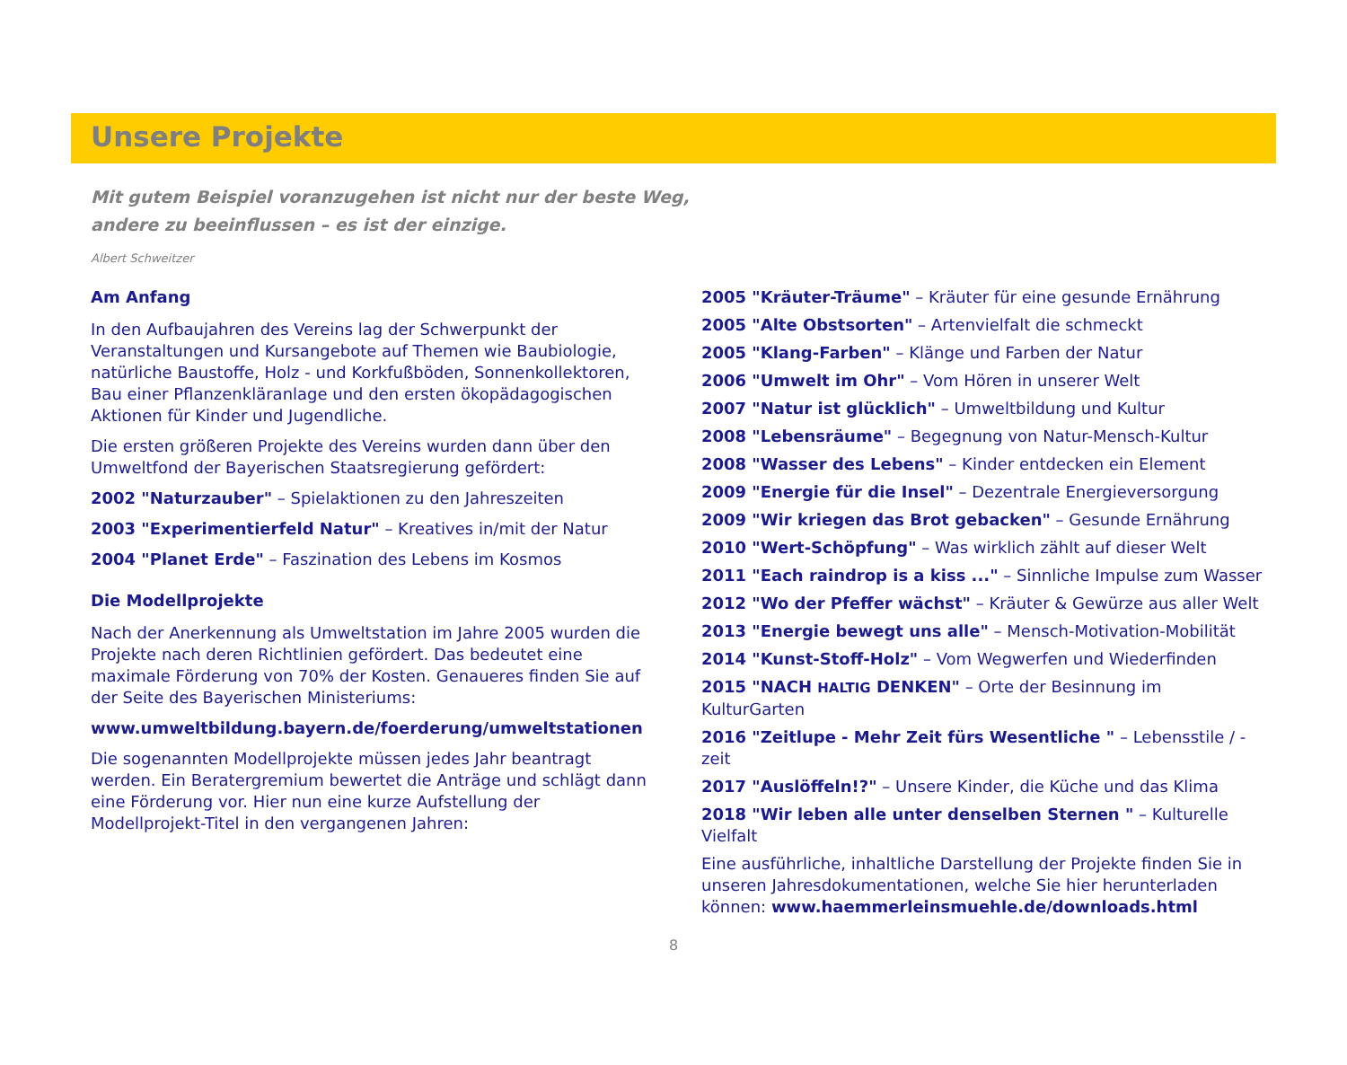Unsere Projekte
Mit gutem Beispiel voranzugehen ist nicht nur der beste Weg,
andere zu beeinflussen – es ist der einzige.
Albert Schweitzer
Am Anfang
In den Aufbaujahren des Vereins lag der Schwerpunkt der Veranstaltungen und Kursangebote auf Themen wie Baubiologie, natürliche Baustoffe, Holz - und Korkfußböden, Sonnenkollektoren, Bau einer Pflanzenkläranlage und den ersten ökopädagogischen Aktionen für Kinder und Jugendliche.
Die ersten größeren Projekte des Vereins wurden dann über den Umweltfond der Bayerischen Staatsregierung gefördert:
2002 "Naturzauber" – Spielaktionen zu den Jahreszeiten
2003 "Experimentierfeld Natur" – Kreatives in/mit der Natur
2004 "Planet Erde" – Faszination des Lebens im Kosmos
Die Modellprojekte
Nach der Anerkennung als Umweltstation im Jahre 2005 wurden die Projekte nach deren Richtlinien gefördert. Das bedeutet eine maximale Förderung von 70% der Kosten. Genaueres finden Sie auf der Seite des Bayerischen Ministeriums:
www.umweltbildung.bayern.de/foerderung/umweltstationen
Die sogenannten Modellprojekte müssen jedes Jahr beantragt werden. Ein Beratergremium bewertet die Anträge und schlägt dann eine Förderung vor. Hier nun eine kurze Aufstellung der Modellprojekt-Titel in den vergangenen Jahren:
2005 "Kräuter-Träume" – Kräuter für eine gesunde Ernährung
2005 "Alte Obstsorten" – Artenvielfalt die schmeckt
2005 "Klang-Farben" – Klänge und Farben der Natur
2006 "Umwelt im Ohr" – Vom Hören in unserer Welt
2007 "Natur ist glücklich" – Umweltbildung und Kultur
2008 "Lebensräume" – Begegnung von Natur-Mensch-Kultur
2008 "Wasser des Lebens" – Kinder entdecken ein Element
2009 "Energie für die Insel" – Dezentrale Energieversorgung
2009 "Wir kriegen das Brot gebacken" – Gesunde Ernährung
2010 "Wert-Schöpfung" – Was wirklich zählt auf dieser Welt
2011 "Each raindrop is a kiss ..." – Sinnliche Impulse zum Wasser
2012 "Wo der Pfeffer wächst" – Kräuter & Gewürze aus aller Welt
2013 "Energie bewegt uns alle" – Mensch-Motivation-Mobilität
2014 "Kunst-Stoff-Holz" – Vom Wegwerfen und Wiederfinden
2015 "NACH HALTIG DENKEN" – Orte der Besinnung im KulturGarten
2016 "Zeitlupe - Mehr Zeit fürs Wesentliche " – Lebensstile / -zeit
2017 "Auslöffeln!?" – Unsere Kinder, die Küche und das Klima
2018 "Wir leben alle unter denselben Sternen " – Kulturelle Vielfalt
Eine ausführliche, inhaltliche Darstellung der Projekte finden Sie in unseren Jahresdokumentationen, welche Sie hier herunterladen können: www.haemmerleinsmuehle.de/downloads.html
8